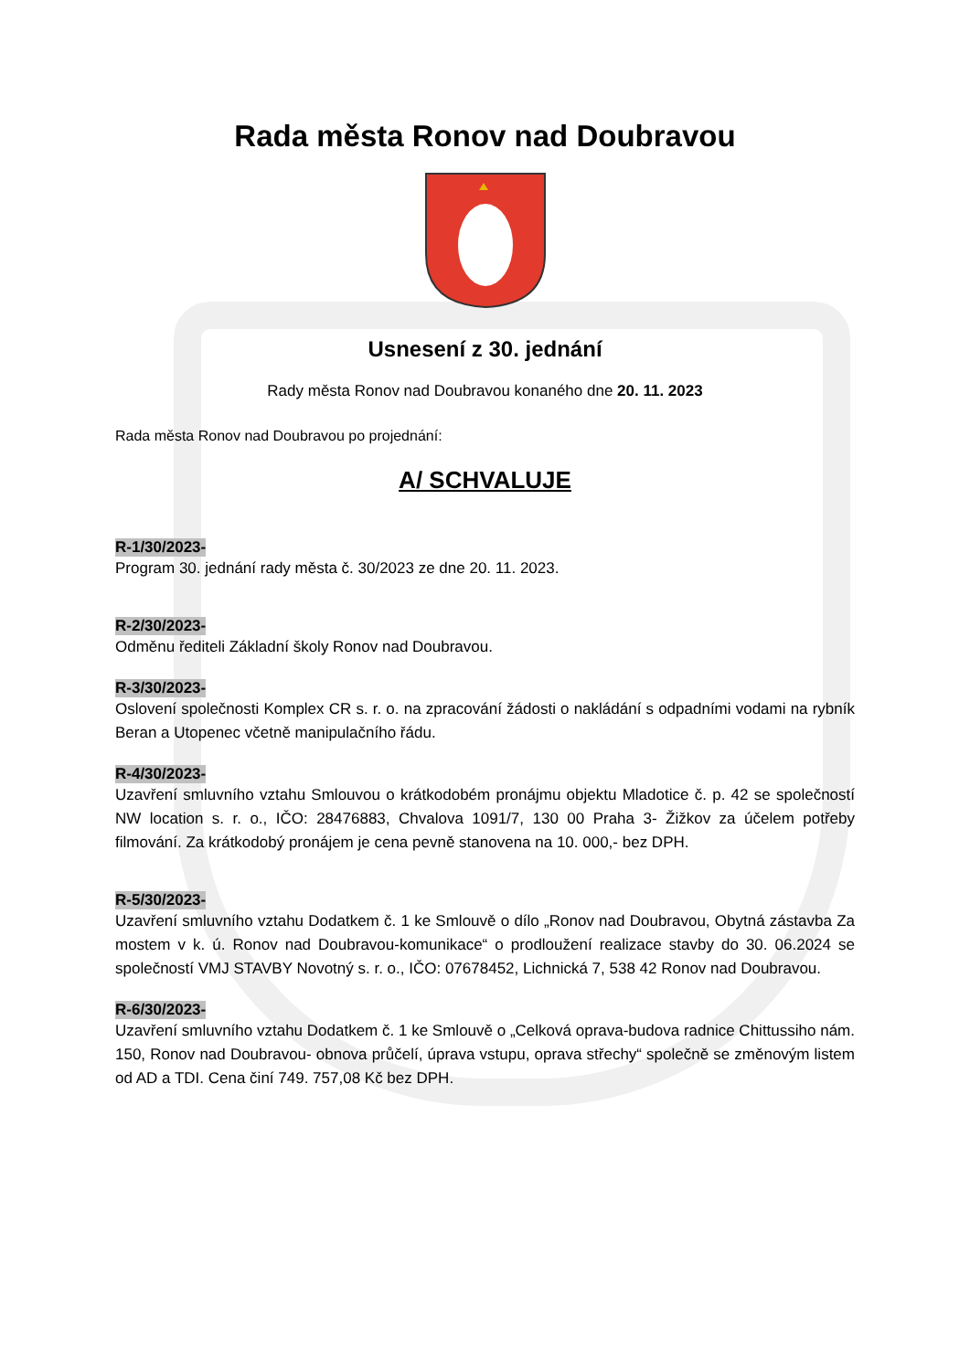Rada města Ronov nad Doubravou
Usnesení z 30. jednání
Rady města Ronov nad Doubravou konaného dne 20. 11. 2023
Rada města Ronov nad Doubravou po projednání:
A/ SCHVALUJE
R-1/30/2023-
Program 30. jednání rady města č. 30/2023 ze dne 20. 11. 2023.
R-2/30/2023-
Odměnu řediteli Základní školy Ronov nad Doubravou.
R-3/30/2023-
Oslovení společnosti Komplex CR s. r. o. na zpracování žádosti o nakládání s odpadními vodami na rybník Beran a Utopenec včetně manipulačního řádu.
R-4/30/2023-
Uzavření smluvního vztahu Smlouvou o krátkodobém pronájmu objektu Mladotice č. p. 42 se společností NW location s. r. o., IČO: 28476883, Chvalova 1091/7, 130 00 Praha 3- Žižkov za účelem potřeby filmování. Za krátkodobý pronájem je cena pevně stanovena na 10. 000,- bez DPH.
R-5/30/2023-
Uzavření smluvního vztahu Dodatkem č. 1 ke Smlouvě o dílo „Ronov nad Doubravou, Obytná zástavba Za mostem v k. ú. Ronov nad Doubravou-komunikace“ o prodloužení realizace stavby do 30. 06.2024 se společností VMJ STAVBY Novotný s. r. o., IČO: 07678452, Lichnická 7, 538 42 Ronov nad Doubravou.
R-6/30/2023-
Uzavření smluvního vztahu Dodatkem č. 1 ke Smlouvě o „Celková oprava-budova radnice Chittussiho nám. 150, Ronov nad Doubravou- obnova průčelí, úprava vstupu, oprava střechy“ společně se změnovým listem od AD a TDI. Cena činí 749. 757,08 Kč bez DPH.